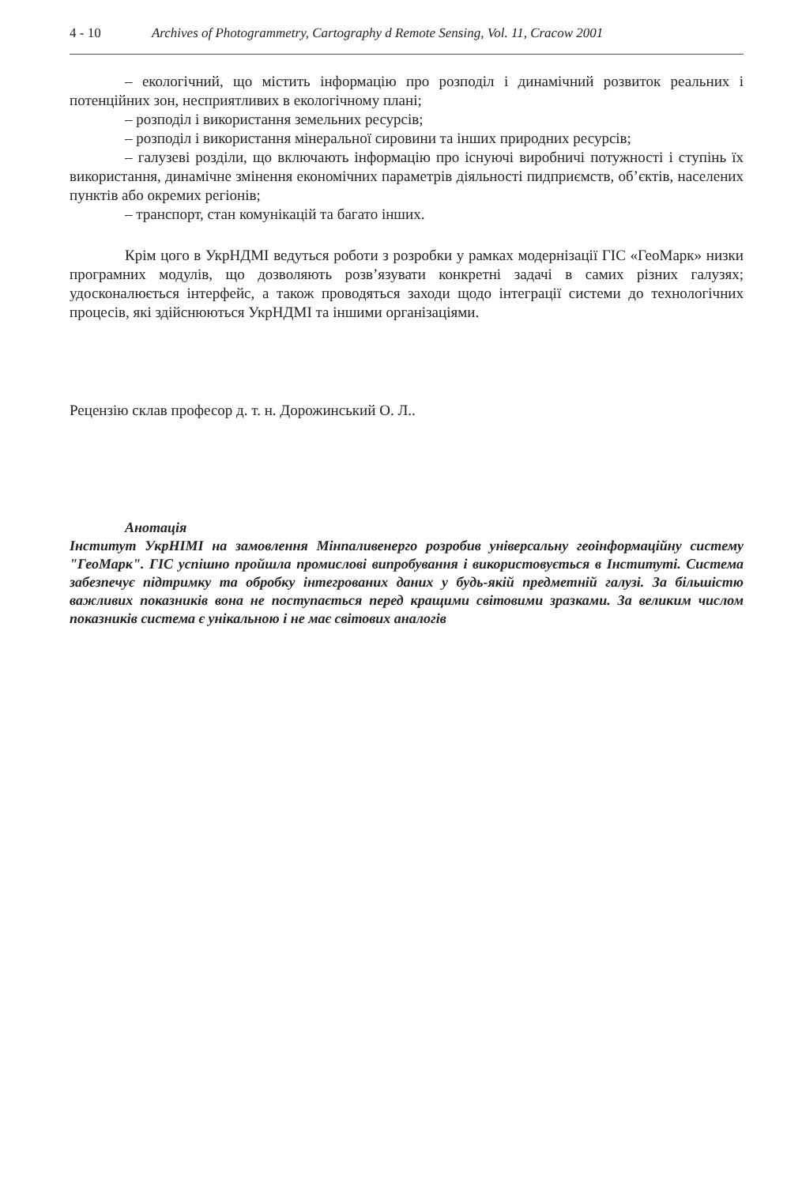4 - 10 Archives of Photogrammetry, Cartography d Remote Sensing, Vol. 11, Cracow 2001
– екологічний, що містить інформацію про розподіл і динамічний розвиток реальних і потенційних зон, несприятливих в екологічному плані;
– розподіл і використання земельних ресурсів;
– розподіл і використання мінеральної сировини та інших природних ресурсів;
– галузеві розділи, що включають інформацію про існуючі виробничі потужності і ступінь їх використання, динамічне змінення економічних параметрів діяльності пидприємств, об’єктів, населених пунктів або окремих регіонів;
– транспорт, стан комунікацій та багато інших.
Крім цого в УкрНДМІ ведуться роботи з розробки у рамках модернізації ГІС «ГеоМарк» низки програмних модулів, що дозволяють розв’язувати конкретні задачі в самих різних галузях; удосконалюється інтерфейс, а також проводяться заходи щодо інтеграції системи до технологічних процесів, які здійснюються УкрНДМІ та іншими організаціями.
Рецензію склав професор д. т. н. Дорожинський О. Л..
Анотація
Інститут УкрНІМІ на замовлення Мінпаливенерго розробив універсальну геоінформаційну систему "ГеоМарк". ГІС успішно пройшла промислові випробування і використовується в Інституті. Система забезпечує підтримку та обробку інтегрованих даних у будь-якій предметній галузі. За більшістю важливих показників вона не поступається перед кращими світовими зразками. За великим числом показників система є унікальною і не має світових аналогів